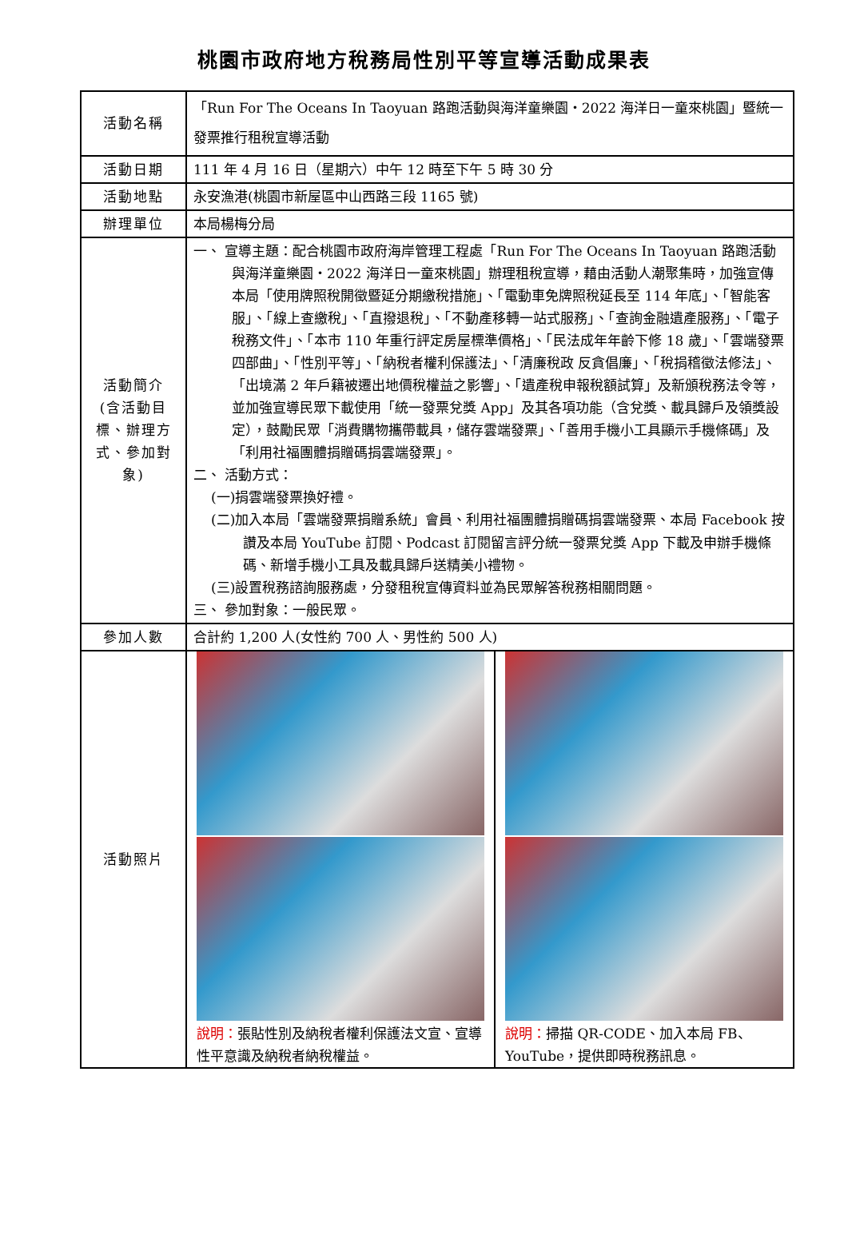桃園市政府地方稅務局性別平等宣導活動成果表
| 活動名稱 | 「Run For The Oceans In Taoyuan 路跑活動與海洋童樂園‧2022 海洋日一童來桃園」暨統一發票推行租稅宣導活動 | |
| 活動日期 | 111 年 4 月 16 日（星期六）中午 12 時至下午 5 時 30 分 | |
| 活動地點 | 永安漁港(桃園市新屋區中山西路三段 1165 號) | |
| 辦理單位 | 本局楊梅分局 | |
| 活動簡介 (含活動目標、辦理方式、參加對象) | 一、 宣導主題：配合桃園市政府海岸管理工程處「Run For The Oceans In Taoyuan 路跑活動與海洋童樂園‧2022 海洋日一童來桃園」辦理租稅宣導，藉由活動人潮聚集時，加強宣傳本局「使用牌照稅開徵暨延分期繳稅措施」、「電動車免牌照稅延長至 114 年底」、「智能客服」、「線上查繳稅」、「直撥退稅」、「不動產移轉一站式服務」、「查詢金融遺產服務」、「電子稅務文件」、「本市 110 年重行評定房屋標準價格」、「民法成年年齡下修 18 歲」、「雲端發票四部曲」、「性別平等」、「納稅者權利保護法」、「清廉稅政 反貪倡廉」、「稅捐稽徵法修法」、「出境滿 2 年戶籍被遷出地價稅權益之影響」、「遺產稅申報稅額試算」及新頒稅務法令等，並加強宣導民眾下載使用「統一發票兌獎 App」及其各項功能（含兌獎、載具歸戶及領獎設定），鼓勵民眾「消費購物攜帶載具，儲存雲端發票」、「善用手機小工具顯示手機條碼」及「利用社福團體捐贈碼捐雲端發票」。 二、 活動方式： (一)捐雲端發票換好禮。 (二)加入本局「雲端發票捐贈系統」會員、利用社福團體捐贈碼捐雲端發票、本局 Facebook 按讚及本局 YouTube 訂閱、Podcast 訂閱留言評分統一發票兌獎 App 下載及申辦手機條碼、新增手機小工具及載具歸戶送精美小禮物。 (三)設置稅務諮詢服務處，分發租稅宣傳資料並為民眾解答稅務相關問題。 三、 參加對象：一般民眾。 | |
| 參加人數 | 合計約 1,200 人(女性約 700 人、男性約 500 人) | |
| 活動照片 | 說明： 張貼性別及納稅者權利保護法文宣、宣導性平意識及納稅者納稅權益。 | 說明： 掃描 QR-CODE、加入本局 FB、YouTube，提供即時稅務訊息。 |